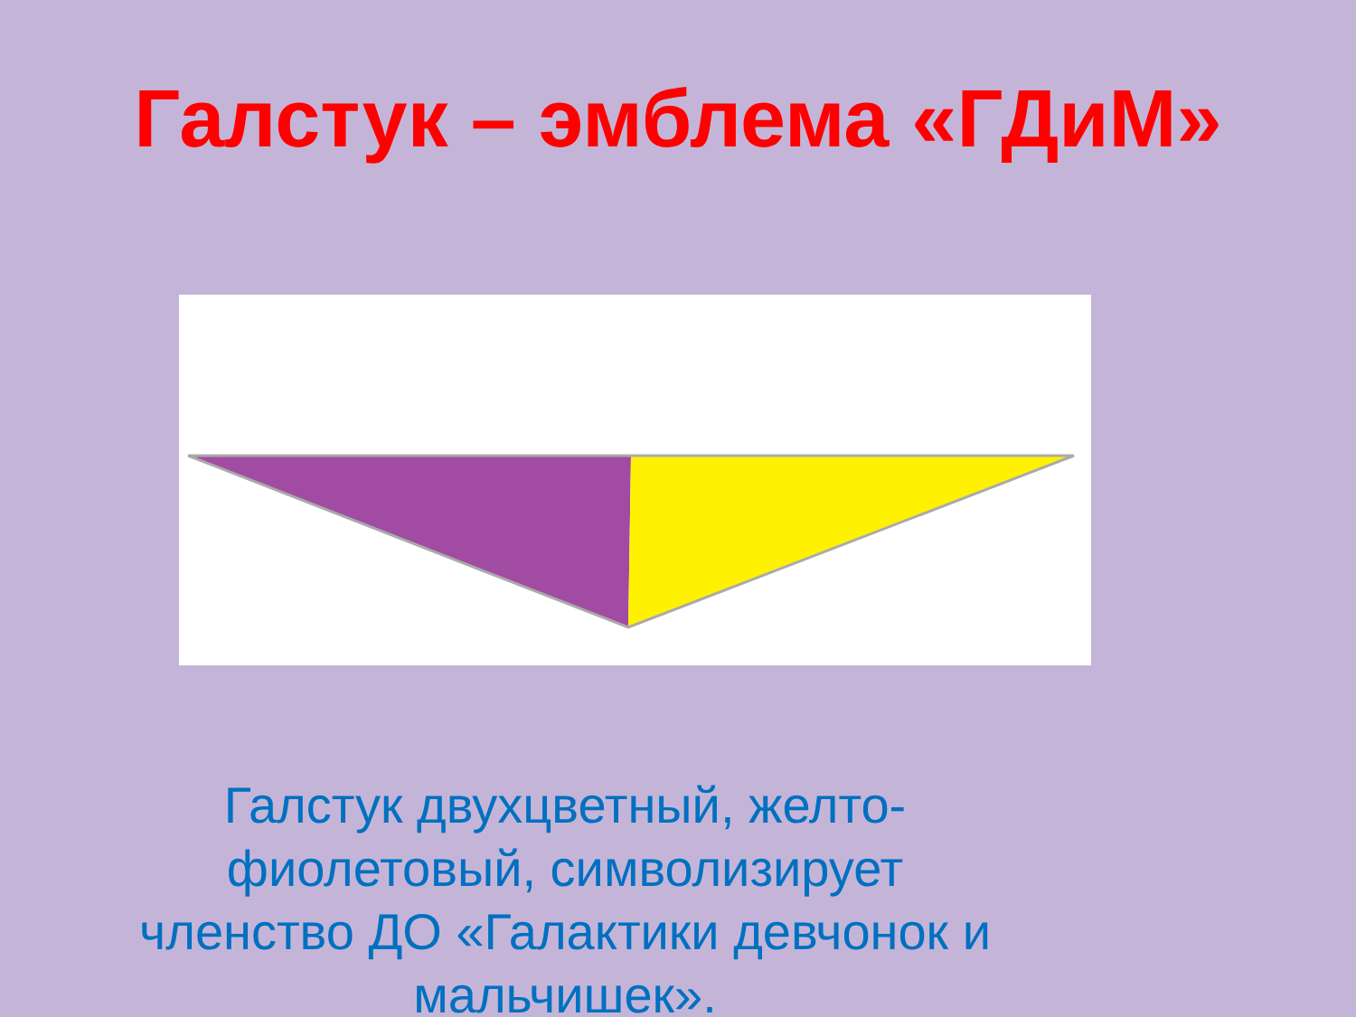Галстук – эмблема «ГДиМ»
Галстук двухцветный, желто-фиолетовый, символизирует членство ДО «Галактики девчонок и мальчишек».